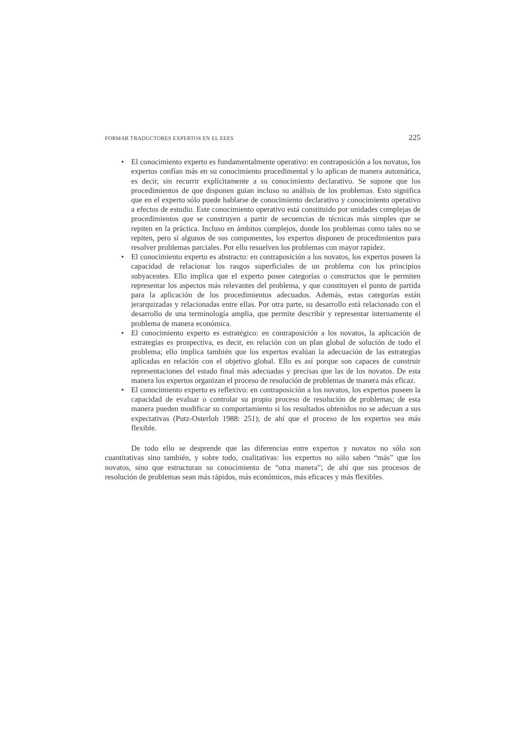FORMAR TRADUCTORES EXPERTOS EN EL EEES 225
• El conocimiento experto es fundamentalmente operativo: en contraposición a los novatos, los expertos confían más en su conocimiento procedimental y lo aplican de manera automática, es decir, sin recurrir explícitamente a su conocimiento declarativo. Se supone que los procedimientos de que disponen guían incluso su análisis de los problemas. Esto significa que en el experto sólo puede hablarse de conocimiento declarativo y conocimiento operativo a efectos de estudio. Este conocimiento operativo está constituido por unidades complejas de procedimientos que se construyen a partir de secuencias de técnicas más simples que se repiten en la práctica. Incluso en ámbitos complejos, donde los problemas como tales no se repiten, pero sí algunos de sus componentes, los expertos disponen de procedimientos para resolver problemas parciales. Por ello resuelven los problemas con mayor rapidez.
• El conocimiento experto es abstracto: en contraposición a los novatos, los expertos poseen la capacidad de relacionar los rasgos superficiales de un problema con los principios subyacentes. Ello implica que el experto posee categorías o constructos que le permiten representar los aspectos más relevantes del problema, y que constituyen el punto de partida para la aplicación de los procedimientos adecuados. Además, estas categorías están jerarquizadas y relacionadas entre ellas. Por otra parte, su desarrollo está relacionado con el desarrollo de una terminología amplia, que permite describir y representar internamente el problema de manera económica.
• El conocimiento experto es estratégico: en contraposición a los novatos, la aplicación de estrategias es prospectiva, es decir, en relación con un plan global de solución de todo el problema; ello implica también que los expertos evalúan la adecuación de las estrategias aplicadas en relación con el objetivo global. Ello es así porque son capaces de construir representaciones del estado final más adecuadas y precisas que las de los novatos. De esta manera los expertos organizan el proceso de resolución de problemas de manera más eficaz.
• El conocimiento experto es reflexivo: en contraposición a los novatos, los expertos poseen la capacidad de evaluar o controlar su propio proceso de resolución de problemas; de esta manera pueden modificar su comportamiento si los resultados obtenidos no se adecuan a sus expectativas (Putz-Osterloh 1988: 251); de ahí que el proceso de los expertos sea más flexible.
De todo ello se desprende que las diferencias entre expertos y novatos no sólo son cuantitativas sino también, y sobre todo, cualitativas: los expertos no sólo saben “más” que los novatos, sino que estructuran su conocimiento de “otra manera”; de ahí que sus procesos de resolución de problemas sean más rápidos, más económicos, más eficaces y más flexibles.